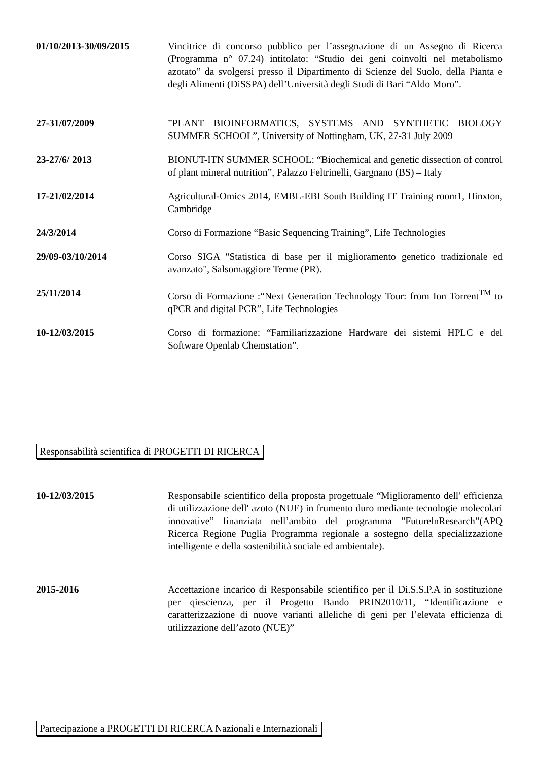01/10/2013-30/09/2015 Vincitrice di concorso pubblico per l’assegnazione di un Assegno di Ricerca (Programma n° 07.24) intitolato: “Studio dei geni coinvolti nel metabolismo azotato” da svolgersi presso il Dipartimento di Scienze del Suolo, della Pianta e degli Alimenti (DiSSPA) dell’Università degli Studi di Bari “Aldo Moro”.
27-31/07/2009 ”PLANT BIOINFORMATICS, SYSTEMS AND SYNTHETIC BIOLOGY SUMMER SCHOOL”, University of Nottingham, UK, 27-31 July 2009
23-27/6/ 2013 BIONUT-ITN SUMMER SCHOOL: “Biochemical and genetic dissection of control of plant mineral nutrition”, Palazzo Feltrinelli, Gargnano (BS) – Italy
17-21/02/2014 Agricultural-Omics 2014, EMBL-EBI South Building IT Training room1, Hinxton, Cambridge
24/3/2014 Corso di Formazione “Basic Sequencing Training”, Life Technologies
29/09-03/10/2014 Corso SIGA "Statistica di base per il miglioramento genetico tradizionale ed avanzato", Salsomaggiore Terme (PR).
25/11/2014 Corso di Formazione :“Next Generation Technology Tour: from Ion Torrent<sup>TM</sup> to qPCR and digital PCR”, Life Technologies
10-12/03/2015 Corso di formazione: “Familiarizzazione Hardware dei sistemi HPLC e del Software Openlab Chemstation”.
Responsabilità scientifica di PROGETTI DI RICERCA
10-12/03/2015 Responsabile scientifico della proposta progettuale “Miglioramento dell' efficienza di utilizzazione dell' azoto (NUE) in frumento duro mediante tecnologie molecolari innovative” finanziata nell’ambito del programma ”FuturelnResearch”(APQ Ricerca Regione Puglia Programma regionale a sostegno della specializzazione intelligente e della sostenibilità sociale ed ambientale).
2015-2016 Accettazione incarico di Responsabile scientifico per il Di.S.S.P.A in sostituzione per qiescienza, per il Progetto Bando PRIN2010/11, “Identificazione e caratterizzazione di nuove varianti alleliche di geni per l’elevata efficienza di utilizzazione dell’azoto (NUE)”
Partecipazione a PROGETTI DI RICERCA Nazionali e Internazionali